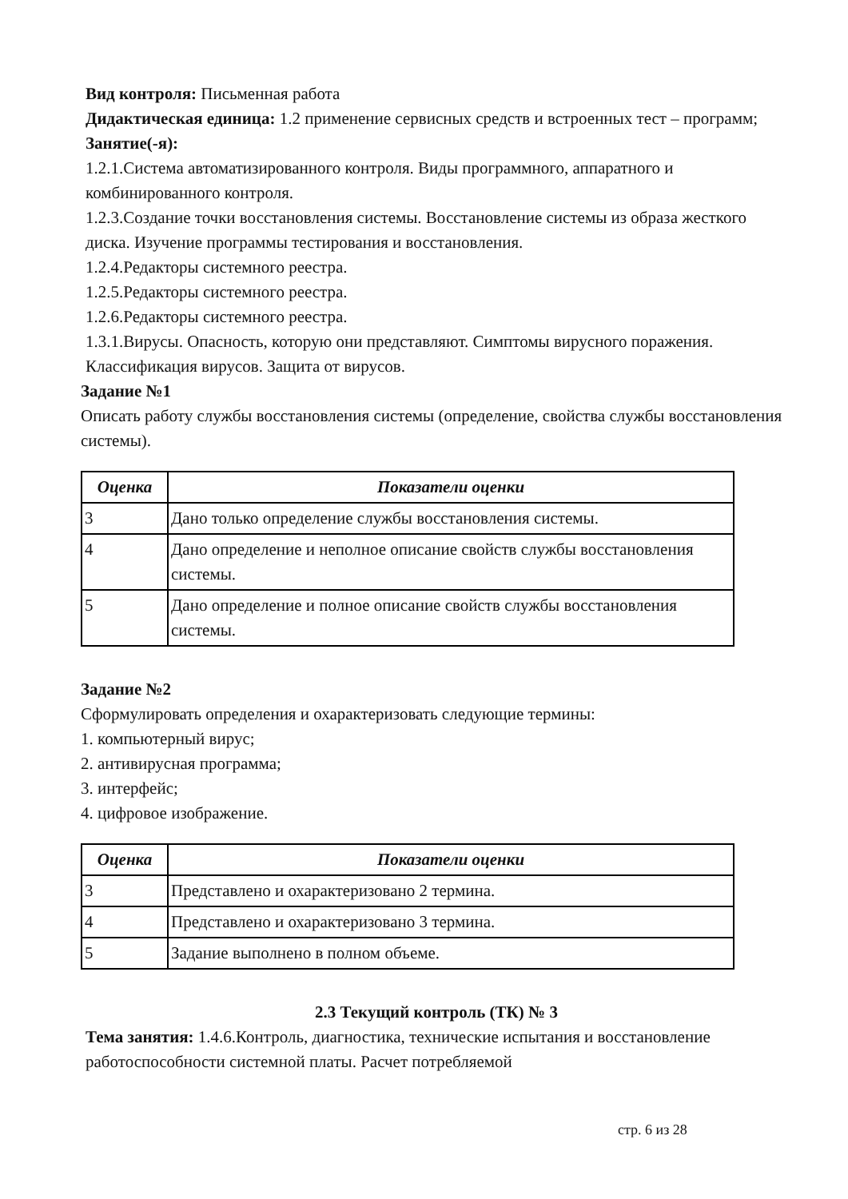Вид контроля: Письменная работа
Дидактическая единица: 1.2 применение сервисных средств и встроенных тест – программ;
Занятие(-я):
1.2.1.Система автоматизированного контроля. Виды программного, аппаратного и комбинированного контроля.
1.2.3.Создание точки восстановления системы. Восстановление системы из образа жесткого диска. Изучение программы тестирования и восстановления.
1.2.4.Редакторы системного реестра.
1.2.5.Редакторы системного реестра.
1.2.6.Редакторы системного реестра.
1.3.1.Вирусы. Опасность, которую они представляют. Симптомы вирусного поражения. Классификация вирусов. Защита от вирусов.
Задание №1
Описать работу службы восстановления системы (определение, свойства службы восстановления системы).
| Оценка | Показатели оценки |
| --- | --- |
| 3 | Дано только определение службы восстановления системы. |
| 4 | Дано определение и неполное описание свойств службы восстановления системы. |
| 5 | Дано определение и полное описание свойств службы восстановления системы. |
Задание №2
Сформулировать определения и охарактеризовать следующие термины:
1. компьютерный вирус;
2. антивирусная программа;
3. интерфейс;
4. цифровое изображение.
| Оценка | Показатели оценки |
| --- | --- |
| 3 | Представлено и охарактеризовано 2 термина. |
| 4 | Представлено и охарактеризовано 3 термина. |
| 5 | Задание выполнено в полном объеме. |
2.3 Текущий контроль (ТК) № 3
Тема занятия: 1.4.6.Контроль, диагностика, технические испытания и восстановление работоспособности системной платы. Расчет потребляемой
стр. 6 из 28